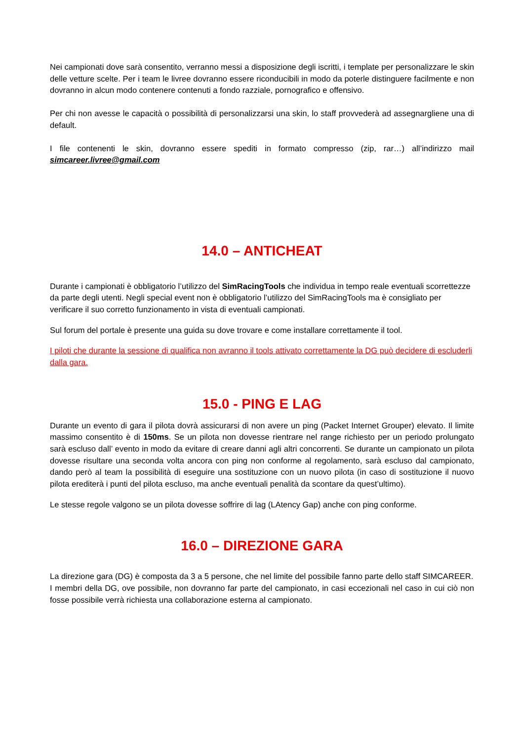Nei campionati dove sarà consentito, verranno messi a disposizione degli iscritti, i template per personalizzare le skin delle vetture scelte. Per i team le livree dovranno essere riconducibili in modo da poterle distinguere facilmente e non dovranno in alcun modo contenere contenuti a fondo razziale, pornografico e offensivo.
Per chi non avesse le capacità o possibilità di personalizzarsi una skin, lo staff provvederà ad assegnargliene una di default.
I file contenenti le skin, dovranno essere spediti in formato compresso (zip, rar…) all’indirizzo mail simcareer.livree@gmail.com
14.0 – ANTICHEAT
Durante i campionati è obbligatorio l’utilizzo del SimRacingTools che individua in tempo reale eventuali scorrettezze da parte degli utenti. Negli special event non è obbligatorio l’utilizzo del SimRacingTools ma è consigliato per verificare il suo corretto funzionamento in vista di eventuali campionati.
Sul forum del portale è presente una guida su dove trovare e come installare correttamente il tool.
I piloti che durante la sessione di qualifica non avranno il tools attivato correttamente la DG può decidere di escluderli dalla gara.
15.0 - PING E LAG
Durante un evento di gara il pilota dovrà assicurarsi di non avere un ping (Packet Internet Grouper) elevato. Il limite massimo consentito è di 150ms. Se un pilota non dovesse rientrare nel range richiesto per un periodo prolungato sarà escluso dall’ evento in modo da evitare di creare danni agli altri concorrenti. Se durante un campionato un pilota dovesse risultare una seconda volta ancora con ping non conforme al regolamento, sarà escluso dal campionato, dando però al team la possibilità di eseguire una sostituzione con un nuovo pilota (in caso di sostituzione il nuovo pilota erediterà i punti del pilota escluso, ma anche eventuali penalità da scontare da quest’ultimo).
Le stesse regole valgono se un pilota dovesse soffrire di lag (LAtency Gap) anche con ping conforme.
16.0 – DIREZIONE GARA
La direzione gara (DG) è composta da 3 a 5 persone, che nel limite del possibile fanno parte dello staff SIMCAREER.
I membri della DG, ove possibile, non dovranno far parte del campionato, in casi eccezionali nel caso in cui ciò non fosse possibile verrà richiesta una collaborazione esterna al campionato.